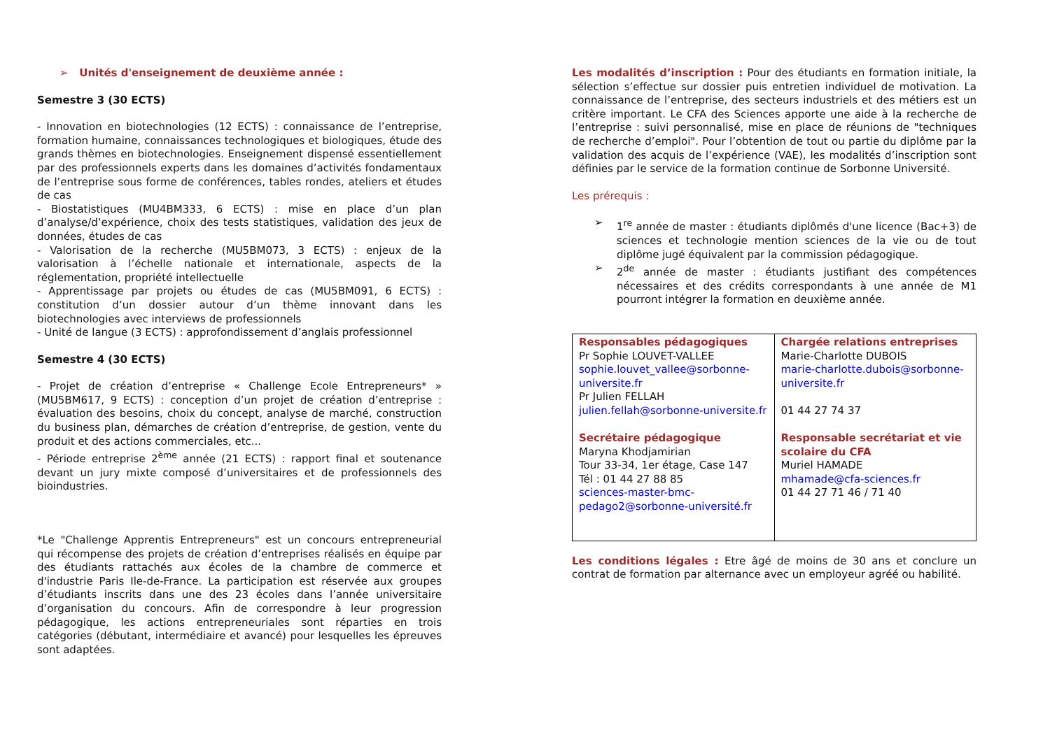➢ Unités d'enseignement de deuxième année :
Semestre 3 (30 ECTS)
- Innovation en biotechnologies (12 ECTS) : connaissance de l’entreprise, formation humaine, connaissances technologiques et biologiques, étude des grands thèmes en biotechnologies. Enseignement dispensé essentiellement par des professionnels experts dans les domaines d’activités fondamentaux de l’entreprise sous forme de conférences, tables rondes, ateliers et études de cas
- Biostatistiques (MU4BM333, 6 ECTS) : mise en place d’un plan d’analyse/d’expérience, choix des tests statistiques, validation des jeux de données, études de cas
- Valorisation de la recherche (MU5BM073, 3 ECTS) : enjeux de la valorisation à l’échelle nationale et internationale, aspects de la réglementation, propriété intellectuelle
- Apprentissage par projets ou études de cas (MU5BM091, 6 ECTS) : constitution d’un dossier autour d’un thème innovant dans les biotechnologies avec interviews de professionnels
- Unité de langue (3 ECTS) : approfondissement d’anglais professionnel
Semestre 4 (30 ECTS)
- Projet de création d’entreprise « Challenge Ecole Entrepreneurs* » (MU5BM617, 9 ECTS) : conception d’un projet de création d’entreprise : évaluation des besoins, choix du concept, analyse de marché, construction du business plan, démarches de création d’entreprise, de gestion, vente du produit et des actions commerciales, etc...
- Période entreprise 2<sup>ème</sup> année (21 ECTS) : rapport final et soutenance devant un jury mixte composé d’universitaires et de professionnels des bioindustries.
*Le "Challenge Apprentis Entrepreneurs" est un concours entrepreneurial qui récompense des projets de création d’entreprises réalisés en équipe par des étudiants rattachés aux écoles de la chambre de commerce et d'industrie Paris Ile-de-France. La participation est réservée aux groupes d’étudiants inscrits dans une des 23 écoles dans l’année universitaire d’organisation du concours. Afin de correspondre à leur progression pédagogique, les actions entrepreneuriales sont réparties en trois catégories (débutant, intermédiaire et avancé) pour lesquelles les épreuves sont adaptées.
Les modalités d’inscription : Pour des étudiants en formation initiale, la sélection s’effectue sur dossier puis entretien individuel de motivation. La connaissance de l’entreprise, des secteurs industriels et des métiers est un critère important. Le CFA des Sciences apporte une aide à la recherche de l’entreprise : suivi personnalisé, mise en place de réunions de "techniques de recherche d’emploi". Pour l’obtention de tout ou partie du diplôme par la validation des acquis de l’expérience (VAE), les modalités d’inscription sont définies par le service de la formation continue de Sorbonne Université.
Les prérequis :
➢ 1<sup>re</sup> année de master : étudiants diplômés d'une licence (Bac+3) de sciences et technologie mention sciences de la vie ou de tout diplôme jugé équivalent par la commission pédagogique.
➢ 2<sup>de</sup> année de master : étudiants justifiant des compétences nécessaires et des crédits correspondants à une année de M1 pourront intégrer la formation en deuxième année.
| Responsables pédagogiques Pr Sophie LOUVET-VALLEE sophie.louvet_vallee@sorbonne-universite.fr Pr Julien FELLAH julien.fellah@sorbonne-universite.fr Secrétaire pédagogique Maryna Khodjamirian Tour 33-34, 1er étage, Case 147 Tél : 01 44 27 88 85 sciences-master-bmc-pedago2@sorbonne-université.fr | Chargée relations entreprises Marie-Charlotte DUBOIS marie-charlotte.dubois@sorbonne-universite.fr 01 44 27 74 37 Responsable secrétariat et vie scolaire du CFA Muriel HAMADE mhamade@cfa-sciences.fr 01 44 27 71 46 / 71 40 |
Les conditions légales : Etre âgé de moins de 30 ans et conclure un contrat de formation par alternance avec un employeur agréé ou habilité.